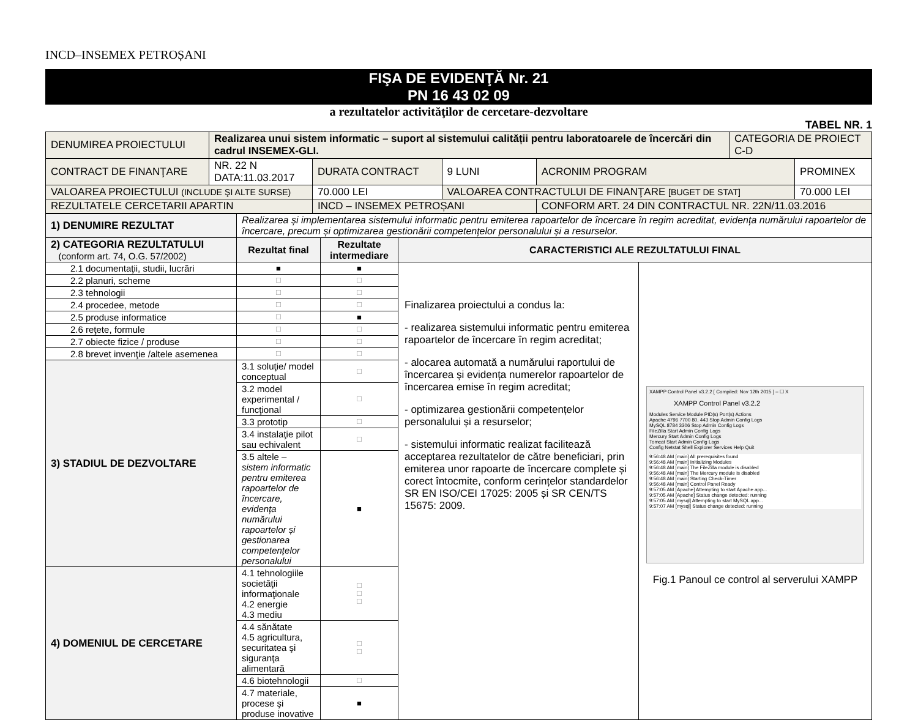INCD–INSEMEX PETROȘANI
FIŞA DE EVIDENŢĂ Nr. 21
PN 16 43 02 09
a rezultatelor activităţilor de cercetare-dezvoltare
TABEL NR. 1
| DENUMIREA PROIECTULUI | Realizarea unui sistem informatic – suport al sistemului calității pentru laboratoarele de încercări din cadrul INSEMEX-GLI. | CATEGORIA DE PROIECT C-D |
| CONTRACT DE FINANŢARE | NR. 22 N DATA:11.03.2017 | DURATA CONTRACT | 9 LUNI | ACRONIM PROGRAM | PROMINEX |
| VALOAREA PROIECTULUI (INCLUDE ŞI ALTE SURSE) | | 70.000 LEI | VALOAREA CONTRACTULUI DE FINANŢARE [BUGET DE STAT] | | 70.000 LEI |
| REZULTATELE CERCETARII APARTIN | | INCD – INSEMEX PETROȘANI | | CONFORM ART. 24 DIN CONTRACTUL NR. 22N/11.03.2016 | |
| 1) DENUMIRE REZULTAT | Realizarea și implementarea sistemului informatic pentru emiterea rapoartelor de încercare în regim acreditat, evidența numărului rapoartelor de încercare, precum și optimizarea gestionării competențelor personalului și a resurselor. | | | |
| 2) CATEGORIA REZULTATULUI (conform art. 74, O.G. 57/2002) | Rezultat final | Rezultate intermediare | CARACTERISTICI ALE REZULTATULUI FINAL | |
| 2.1 documentaţii, studii, lucrări | ■ | ■ | Finalizarea proiectului a condus la: - realizarea sistemului informatic pentru emiterea rapoartelor de încercare în regim acreditat; - alocarea automată a numărului raportului de încercarea și evidența numerelor rapoartelor de încercarea emise în regim acreditat; - optimizarea gestionării competențelor personalului și a resurselor; - sistemului informatic realizat facilitează acceptarea rezultatelor de către beneficiari, prin emiterea unor rapoarte de încercare complete și corect întocmite, conform cerințelor standardelor SR EN ISO/CEI 17025: 2005 și SR CEN/TS 15675: 2009. | XAMPP Control Panel v3.2.2 [ Compiled: Nov 12th 2015 ] – ☐ X XAMPP Control Panel v3.2.2 Modules Service Module PID(s) Port(s) Actions Apache 4796 7700 80, 443 Stop Admin Config Logs MySQL 8784 3306 Stop Admin Config Logs FileZilla Start Admin Config Logs Mercury Start Admin Config Logs Tomcat Start Admin Config Logs Config Netstat Shell Explorer Services Help Quit 9:56:48 AM [main] All prerequisites found 9:56:48 AM [main] Initializing Modules 9:56:48 AM [main] The FileZilla module is disabled 9:56:48 AM [main] The Mercury module is disabled 9:56:48 AM [main] Starting Check-Timer 9:56:48 AM [main] Control Panel Ready 9:57:05 AM [Apache] Attempting to start Apache app... 9:57:05 AM [Apache] Status change detected: running 9:57:05 AM [mysql] Attempting to start MySQL app... 9:57:07 AM [mysql] Status change detected: running Fig.1 Panoul ce control al serverului XAMPP |
| 2.2 planuri, scheme | ☐ | ☐ | | |
| 2.3 tehnologii | ☐ | ☐ | | |
| 2.4 procedee, metode | ☐ | ☐ | | |
| 2.5 produse informatice | ☐ | ■ | | |
| 2.6 reţete, formule | ☐ | ☐ | | |
| 2.7 obiecte fizice / produse | ☐ | ☐ | | |
| 2.8 brevet invenţie /altele asemenea | ☐ | ☐ | | |
| 3) STADIUL DE DEZVOLTARE | 3.1 soluţie/ model conceptual | ☐ | | |
| | 3.2 model experimental / funcţional | ☐ | | |
| | 3.3 prototip | ☐ | | |
| | 3.4 instalaţie pilot sau echivalent | ☐ | | |
| | 3.5 altele – sistem informatic pentru emiterea rapoartelor de încercare, evidența numărului rapoartelor și gestionarea competențelor personalului | ■ | | |
| 4) DOMENIUL DE CERCETARE | 4.1 tehnologiile societăţii informaţionale 4.2 energie 4.3 mediu | ☐ ☐ ☐ | | |
| | 4.4 sănătate 4.5 agricultura, securitatea şi siguranţa alimentară | ☐ ☐ | | |
| | 4.6 biotehnologii | ☐ | | |
| | 4.7 materiale, procese şi produse inovative | ■ | | |